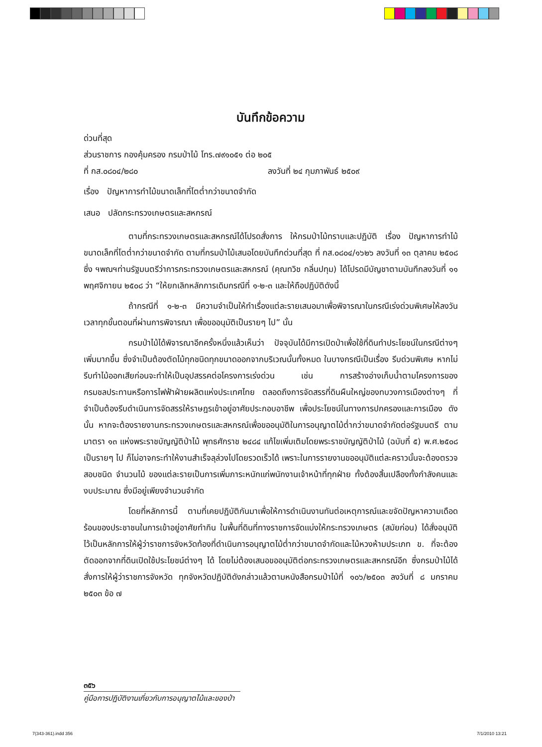บันทึกข้อความ
ด่วนที่สุด
ส่วนราชการ กองคุ้มครอง กรมป่าไม้ โทร.๗๙๑๐๕๑ ต่อ ๒๐๕
ที่ กส.๐๘๐๔/๒๘๐ ลงวันที่ ๒๔ กุมภาพันธ์ ๒๕๐๙
เรื่อง ปัญหาการทำไม้ขนาดเล็กที่โตต่ำกว่าขนาดจำกัด
เสนอ ปลัดกระทรวงเกษตรและสหกรณ์
ตามที่กระทรวงเกษตรและสหกรณ์ได้โปรดสั่งการ ให้กรมป่าไม้ทราบและปฏิบัติ เรื่อง ปัญหาการทำไม้ขนาดเล็กที่โตต่ำกว่าขนาดจำกัด ตามที่กรมป่าไม้เสนอโดยบันทึกด่วนที่สุด ที่ กส.๐๘๐๔/๑๖๒๖ ลงวันที่ ๑๓ ตุลาคม ๒๕๐๘ ซึ่ง ฯพณฯท่านรัฐมนตรีว่าการกระทรวงเกษตรและสหกรณ์ (คุณทวิช กลิ่นปทุม) ได้โปรดมีบัญชาตามบันทึกลงวันที่ ๑๑ พฤศจิกายน ๒๕๐๘ ว่า “ให้ยกเลิกหลักการเดิมกรณีที่ ๑-๒-๓ และให้ถือปฏิบัติดังนี้
ถ้ากรณีที่ ๑-๒-๓ มีความจำเป็นให้ทำเรื่องแต่ละรายเสนอมาเพื่อพิจารณาในกรณีเร่งด่วนพิเศษให้ลงวันเวลาทุกขั้นตอนที่ผ่านการพิจารณา เพื่อขออนุมัติเป็นรายๆ ไป” นั้น
กรมป่าไม้ได้พิจารณาอีกครั้งหนึ่งแล้วเห็นว่า ปัจจุบันได้มีการเปิดป่าเพื่อใช้ที่ดินทำประโยชน์ในกรณีต่างๆ เพิ่มมากขึ้น ซึ่งจำเป็นต้องตัดไม้ทุกชนิดทุกขนาดออกจากบริเวณนั้นทั้งหมด ในบางกรณีเป็นเรื่อง รีบด่วนพิเศษ หากไม่รีบทำไม้ออกเสียก่อนจะทำให้เป็นอุปสรรคต่อโครงการเร่งด่วน เช่น การสร้างอ่างเก็บน้ำตามโครงการของกรมชลประทานหรือการไฟฟ้าฝ่ายผลิตแห่งประเทศไทย ตลอดถึงการจัดสรรที่ดินผืนใหญ่ของทบวงการเมืองต่างๆ ที่จำเป็นต้องรีบดำเนินการจัดสรรให้ราษฎรเข้าอยู่อาศัยประกอบอาชีพ เพื่อประโยชน์ในทางการปกครองและการเมือง ดังนั้น หากจะต้องรายงานกระทรวงเกษตรและสหกรณ์เพื่อขออนุมัติในการอนุญาตไม้ต่ำกว่าขนาดจำกัดต่อรัฐมนตรี ตามมาตรา ๑๓ แห่งพระราชบัญญัติป่าไม้ พุทธศักราช ๒๔๘๔ แก้ไขเพิ่มเติมโดยพระราชบัญญัติป่าไม้ (ฉบับที่ ๕) พ.ศ.๒๕๐๘ เป็นรายๆ ไป ก็ไม่อาจกระทำให้งานสำเร็จลุล่วงไปโดยรวดเร็วได้ เพราะในการรายงานขออนุมัติแต่ละคราวนั้นจะต้องตรวจสอบชนิด จำนวนไม้ ของแต่ละรายเป็นการเพิ่มภาระหนักแก่พนักงานเจ้าหน้าที่ทุกฝ่าย ทั้งต้องสิ้นเปลืองทั้งกำลังคนและงบประมาณ ซึ่งมีอยู่เพียงจำนวนจำกัด
โดยที่หลักการนี้ ตามที่เคยปฏิบัติกันมาเพื่อให้การดำเนินงานทันต่อเหตุการณ์และขจัดปัญหาความเดือดร้อนของประชาชนในการเข้าอยู่อาศัยทำกิน ในพื้นที่ดินที่ทางราชการจัดแบ่งให้กระทรวงเกษตร (สมัยก่อน) ได้สั่งอนุมัติไว้เป็นหลักการให้ผู้ว่าราชการจังหวัดท้องที่ดำเนินการอนุญาตไม้ต่ำกว่าขนาดจำกัดและไม้หวงห้ามประเภท ข. ที่จะต้องตัดออกจากที่ดินเปิดใช้ประโยชน์ต่างๆ ได้ โดยไม่ต้องเสนอขออนุมัติต่อกระทรวงเกษตรและสหกรณ์อีก ซึ่งกรมป่าไม้ได้สั่งการให้ผู้ว่าราชการจังหวัด ทุกจังหวัดปฏิบัติดังกล่าวแล้วตามหนังสือกรมป่าไม้ที่ ๑๐๖/๒๕๐๓ ลงวันที่ ๘ มกราคม ๒๕๐๓ ข้อ ๗
๓๕๖
คู่มือการปฏิบัติงานเกี่ยวกับการอนุญาตไม้และของป่า
7(343-361).indd 356 7/1/2010 13:21